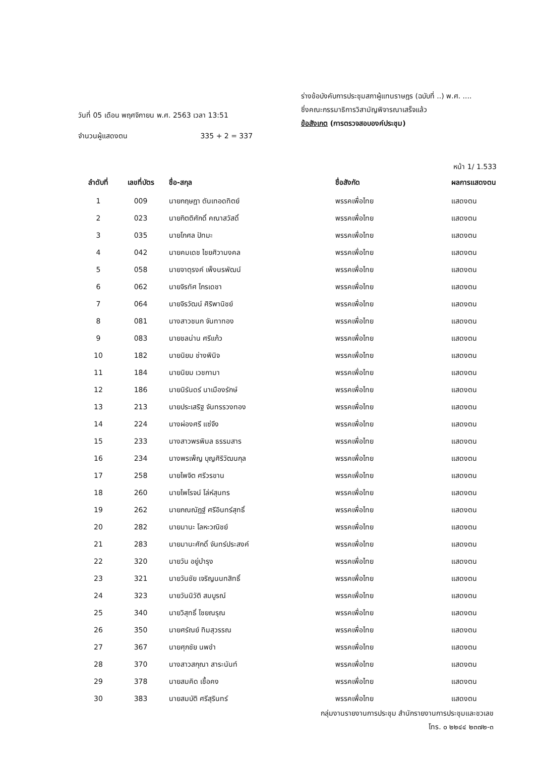วันที่ 05 เดือน พฤศจิกายน พ.ศ. 2563 เวลา 13:51
จำนวนผู้แสดงตน 335 + 2 = 337
ร่างข้อบังคับการประชุมสภาผู้แทนราษฎร (ฉบับที่ ..) พ.ศ. ....
ซึ่งคณะกรรมาธิการวิสามัญพิจารณาเสร็จแล้ว
ข้อสังเกต (การตรวจสอบองค์ประชุม)
หน้า 1/ 1.533
| ลำดับที่ | เลขที่บัตร | ชื่อ-สกุล | ชื่อสังกัด | ผลการแสดงตน |
| --- | --- | --- | --- | --- |
| 1 | 009 | นายกฤษฎา ตันเทอดทิตย์ | พรรคเพื่อไทย | แสดงตน |
| 2 | 023 | นายกิตติศักดิ์ คณาสวัสดิ์ | พรรคเพื่อไทย | แสดงตน |
| 3 | 035 | นายโกศล ปัทมะ | พรรคเพื่อไทย | แสดงตน |
| 4 | 042 | นายคมเดช ไชยศิวามงคล | พรรคเพื่อไทย | แสดงตน |
| 5 | 058 | นายจาตุรงค์ เพ็งนรพัฒน์ | พรรคเพื่อไทย | แสดงตน |
| 6 | 062 | นายจิรทัศ ไกรเดชา | พรรคเพื่อไทย | แสดงตน |
| 7 | 064 | นายจิรวัฒน์ ศิริพานิชย์ | พรรคเพื่อไทย | แสดงตน |
| 8 | 081 | นางสาวชนก จันทาทอง | พรรคเพื่อไทย | แสดงตน |
| 9 | 083 | นายชลน่าน ศรีแก้ว | พรรคเพื่อไทย | แสดงตน |
| 10 | 182 | นายนิยม ช่างพินิจ | พรรคเพื่อไทย | แสดงตน |
| 11 | 184 | นายนิยม เวชกามา | พรรคเพื่อไทย | แสดงตน |
| 12 | 186 | นายนิรันดร์ นาเมืองรักษ์ | พรรคเพื่อไทย | แสดงตน |
| 13 | 213 | นายประเสริฐ จันทรรวงทอง | พรรคเพื่อไทย | แสดงตน |
| 14 | 224 | นางผ่องศรี แซ่จึง | พรรคเพื่อไทย | แสดงตน |
| 15 | 233 | นางสาวพรพิมล ธรรมสาร | พรรคเพื่อไทย | แสดงตน |
| 16 | 234 | นางพรเพ็ญ บุญศิริวัฒนกุล | พรรคเพื่อไทย | แสดงตน |
| 17 | 258 | นายไพจิต ศรีวรขาน | พรรคเพื่อไทย | แสดงตน |
| 18 | 260 | นายไพโรจน์ โล่ห์สุนทร | พรรคเพื่อไทย | แสดงตน |
| 19 | 262 | นายภณณัฎฐ์ ศรีอินทร์สุทธิ์ | พรรคเพื่อไทย | แสดงตน |
| 20 | 282 | นายมานะ โลหะวณิชย์ | พรรคเพื่อไทย | แสดงตน |
| 21 | 283 | นายมานะศักดิ์ จันทร์ประสงค์ | พรรคเพื่อไทย | แสดงตน |
| 22 | 320 | นายวัน อยู่บำรุง | พรรคเพื่อไทย | แสดงตน |
| 23 | 321 | นายวันชัย เจริญนนทสิทธิ์ | พรรคเพื่อไทย | แสดงตน |
| 24 | 323 | นายวันนิวัติ สมบูรณ์ | พรรคเพื่อไทย | แสดงตน |
| 25 | 340 | นายวิสุทธิ์ ไชยณรุณ | พรรคเพื่อไทย | แสดงตน |
| 26 | 350 | นายศรัณย์ ทิมสุวรรณ | พรรคเพื่อไทย | แสดงตน |
| 27 | 367 | นายศุภชัย นพขำ | พรรคเพื่อไทย | แสดงตน |
| 28 | 370 | นางสาวสกุณา สาระนันท์ | พรรคเพื่อไทย | แสดงตน |
| 29 | 378 | นายสมคิด เชื้อคง | พรรคเพื่อไทย | แสดงตน |
| 30 | 383 | นายสมบัติ ศรีสุรินทร์ | พรรคเพื่อไทย | แสดงตน |
กลุ่มงานรายงานการประชุม สำนักรายงานการประชุมและชวเลข
โทร. ๐ ๒๒๔๔ ๒๓๗๒-๓